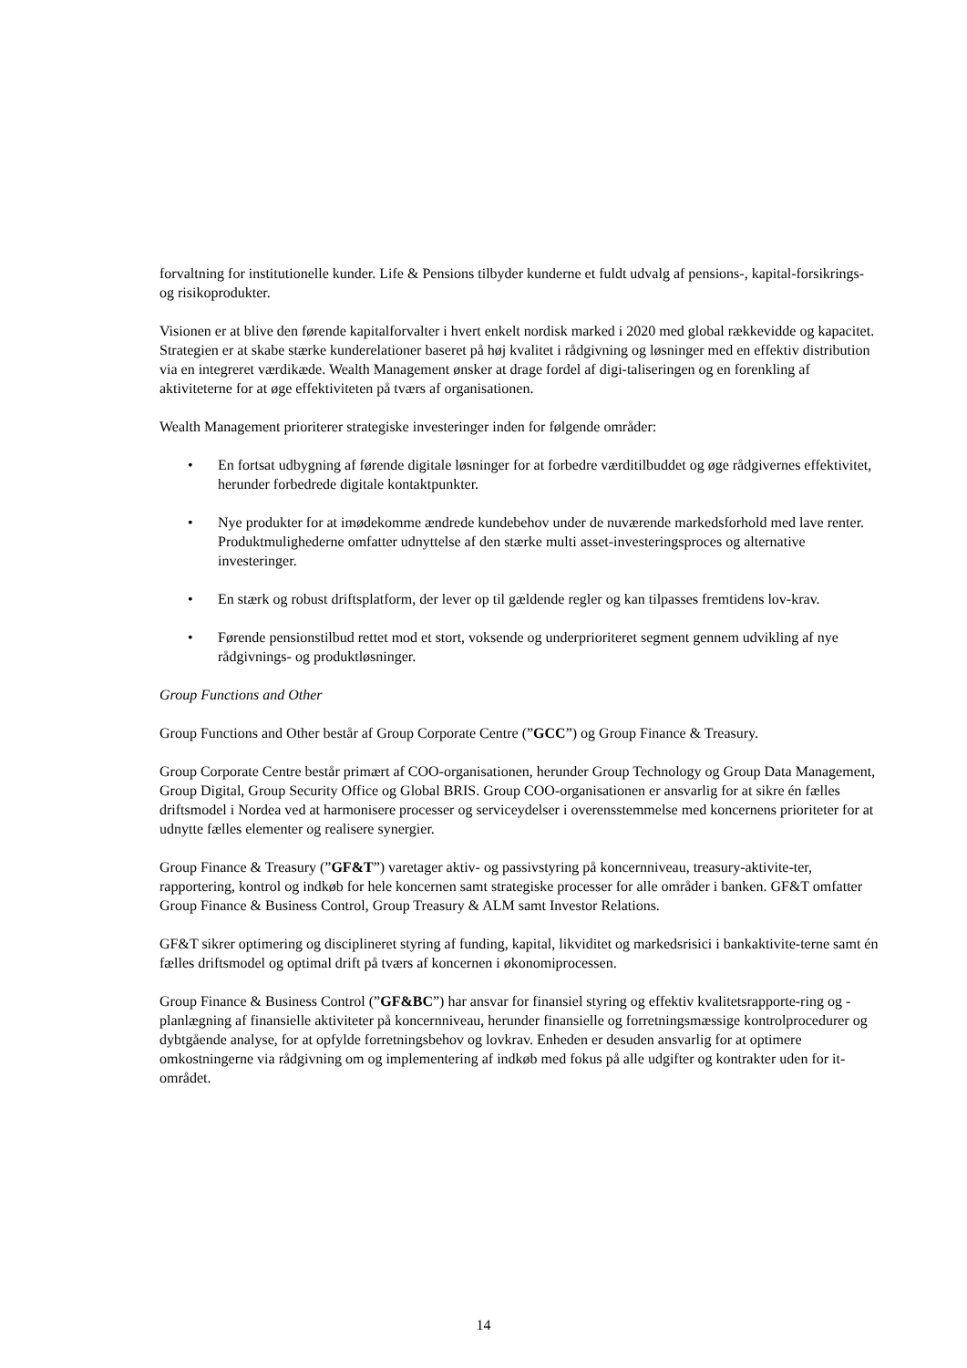forvaltning for institutionelle kunder. Life & Pensions tilbyder kunderne et fuldt udvalg af pensions-, kapital-forsikrings- og risikoprodukter.
Visionen er at blive den førende kapitalforvalter i hvert enkelt nordisk marked i 2020 med global rækkevidde og kapacitet. Strategien er at skabe stærke kunderelationer baseret på høj kvalitet i rådgivning og løsninger med en effektiv distribution via en integreret værdikæde. Wealth Management ønsker at drage fordel af digi-taliseringen og en forenkling af aktiviteterne for at øge effektiviteten på tværs af organisationen.
Wealth Management prioriterer strategiske investeringer inden for følgende områder:
• En fortsat udbygning af førende digitale løsninger for at forbedre værditilbuddet og øge rådgivernes effektivitet, herunder forbedrede digitale kontaktpunkter.
• Nye produkter for at imødekomme ændrede kundebehov under de nuværende markedsforhold med lave renter. Produktmulighederne omfatter udnyttelse af den stærke multi asset-investeringsproces og alternative investeringer.
• En stærk og robust driftsplatform, der lever op til gældende regler og kan tilpasses fremtidens lov-krav.
• Førende pensionstilbud rettet mod et stort, voksende og underprioriteret segment gennem udvikling af nye rådgivnings- og produktløsninger.
Group Functions and Other
Group Functions and Other består af Group Corporate Centre (”GCC”) og Group Finance & Treasury.
Group Corporate Centre består primært af COO-organisationen, herunder Group Technology og Group Data Management, Group Digital, Group Security Office og Global BRIS. Group COO-organisationen er ansvarlig for at sikre én fælles driftsmodel i Nordea ved at harmonisere processer og serviceydelser i overensstemmelse med koncernens prioriteter for at udnytte fælles elementer og realisere synergier.
Group Finance & Treasury (”GF&T”) varetager aktiv- og passivstyring på koncernniveau, treasury-aktivite-ter, rapportering, kontrol og indkøb for hele koncernen samt strategiske processer for alle områder i banken. GF&T omfatter Group Finance & Business Control, Group Treasury & ALM samt Investor Relations.
GF&T sikrer optimering og disciplineret styring af funding, kapital, likviditet og markedsrisici i bankaktivite-terne samt én fælles driftsmodel og optimal drift på tværs af koncernen i økonomiprocessen.
Group Finance & Business Control (”GF&BC”) har ansvar for finansiel styring og effektiv kvalitetsrapporte-ring og -planlægning af finansielle aktiviteter på koncernniveau, herunder finansielle og forretningsmæssige kontrolprocedurer og dybtgående analyse, for at opfylde forretningsbehov og lovkrav. Enheden er desuden ansvarlig for at optimere omkostningerne via rådgivning om og implementering af indkøb med fokus på alle udgifter og kontrakter uden for it-området.
14